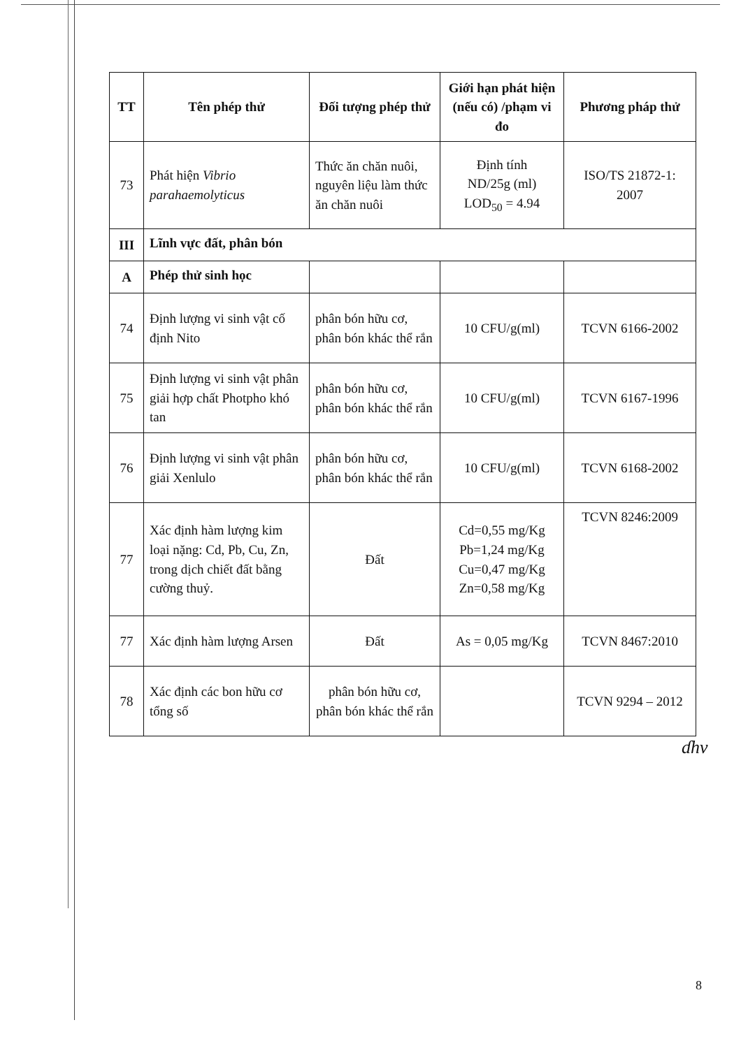| TT | Tên phép thử | Đối tượng phép thử | Giới hạn phát hiện (nếu có) /phạm vi đo | Phương pháp thử |
| --- | --- | --- | --- | --- |
| 73 | Phát hiện Vibrio parahaemolyticus | Thức ăn chăn nuôi, nguyên liệu làm thức ăn chăn nuôi | Định tính ND/25g (ml) LOD<sub>50</sub> = 4.94 | ISO/TS 21872-1: 2007 |
| III | Lĩnh vực đất, phân bón | | | |
| A | Phép thử sinh học | | | |
| 74 | Định lượng vi sinh vật cố định Nito | phân bón hữu cơ, phân bón khác thể rắn | 10 CFU/g(ml) | TCVN 6166-2002 |
| 75 | Định lượng vi sinh vật phân giải hợp chất Photpho khó tan | phân bón hữu cơ, phân bón khác thể rắn | 10 CFU/g(ml) | TCVN 6167-1996 |
| 76 | Định lượng vi sinh vật phân giải Xenlulo | phân bón hữu cơ, phân bón khác thể rắn | 10 CFU/g(ml) | TCVN 6168-2002 |
| 77 | Xác định hàm lượng kim loại nặng: Cd, Pb, Cu, Zn, trong dịch chiết đất bằng cường thuỷ. | Đất | Cd=0,55 mg/Kg Pb=1,24 mg/Kg Cu=0,47 mg/Kg Zn=0,58 mg/Kg | TCVN 8246:2009 |
| 77 | Xác định hàm lượng Arsen | Đất | As = 0,05 mg/Kg | TCVN 8467:2010 |
| 78 | Xác định các bon hữu cơ tổng số | phân bón hữu cơ, phân bón khác thể rắn | | TCVN 9294 – 2012 |
ɗhv
8